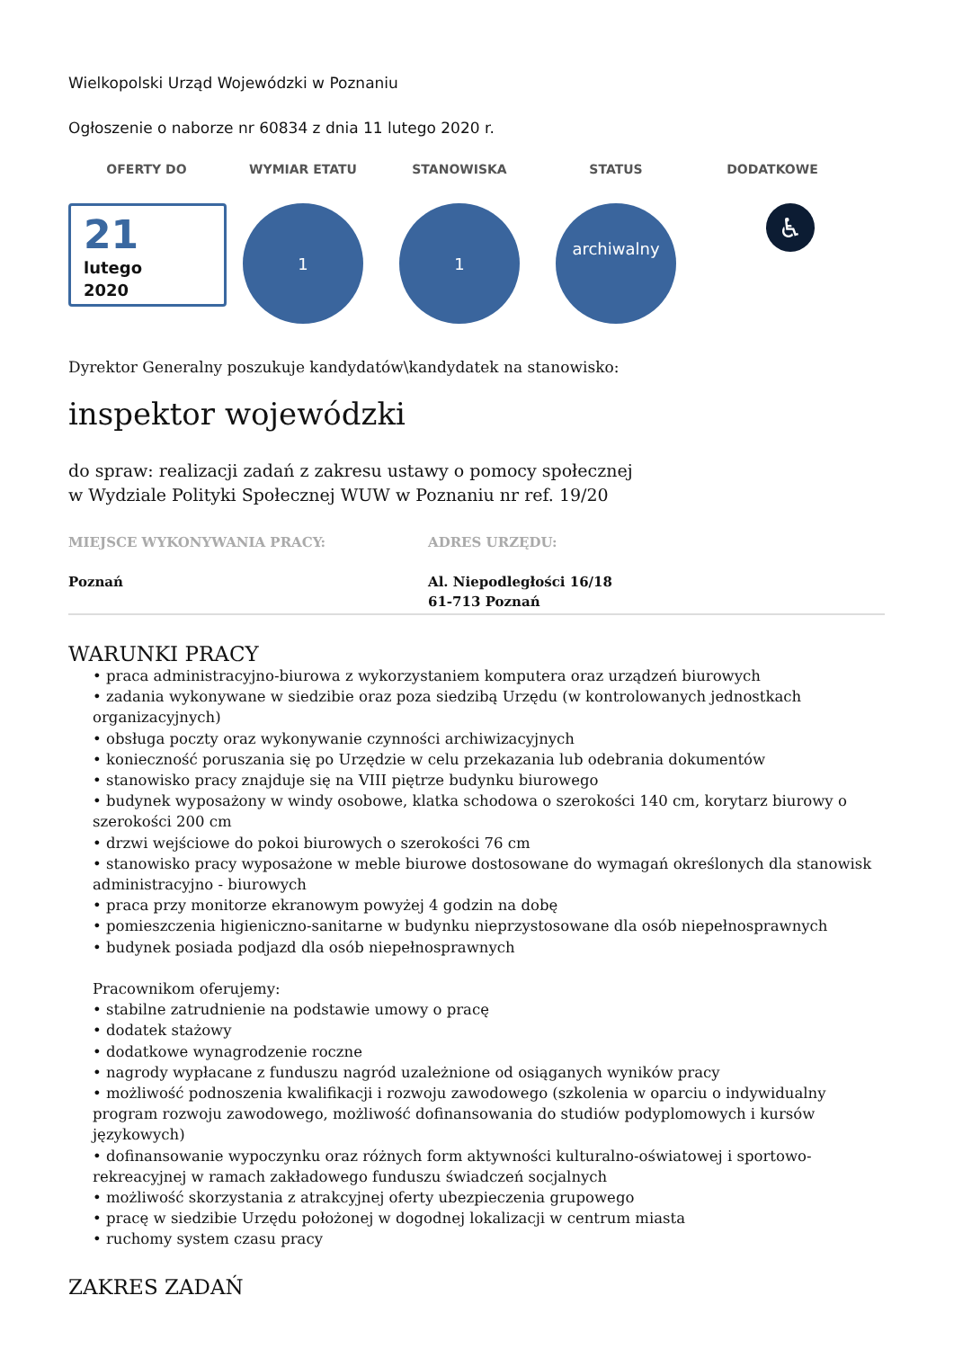Wielkopolski Urząd Wojewódzki w Poznaniu
Ogłoszenie o naborze nr 60834 z dnia 11 lutego 2020 r.
OFERTY DO WYMIAR ETATU STANOWISKA STATUS DODATKOWE
21
lutego
2020
1 1
archiwalny
♿
Dyrektor Generalny poszukuje kandydatów\kandydatek na stanowisko:
inspektor wojewódzki
do spraw: realizacji zadań z zakresu ustawy o pomocy społecznej
w Wydziale Polityki Społecznej WUW w Poznaniu nr ref. 19/20
MIEJSCE WYKONYWANIA PRACY: ADRES URZĘDU:
Poznań Al. Niepodległości 16/18
61-713 Poznań
WARUNKI PRACY
• praca administracyjno-biurowa z wykorzystaniem komputera oraz urządzeń biurowych
• zadania wykonywane w siedzibie oraz poza siedzibą Urzędu (w kontrolowanych jednostkach organizacyjnych)
• obsługa poczty oraz wykonywanie czynności archiwizacyjnych
• konieczność poruszania się po Urzędzie w celu przekazania lub odebrania dokumentów
• stanowisko pracy znajduje się na VIII piętrze budynku biurowego
• budynek wyposażony w windy osobowe, klatka schodowa o szerokości 140 cm, korytarz biurowy o szerokości 200 cm
• drzwi wejściowe do pokoi biurowych o szerokości 76 cm
• stanowisko pracy wyposażone w meble biurowe dostosowane do wymagań określonych dla stanowisk administracyjno - biurowych
• praca przy monitorze ekranowym powyżej 4 godzin na dobę
• pomieszczenia higieniczno-sanitarne w budynku nieprzystosowane dla osób niepełnosprawnych
• budynek posiada podjazd dla osób niepełnosprawnych
Pracownikom oferujemy:
• stabilne zatrudnienie na podstawie umowy o pracę
• dodatek stażowy
• dodatkowe wynagrodzenie roczne
• nagrody wypłacane z funduszu nagród uzależnione od osiąganych wyników pracy
• możliwość podnoszenia kwalifikacji i rozwoju zawodowego (szkolenia w oparciu o indywidualny program rozwoju zawodowego, możliwość dofinansowania do studiów podyplomowych i kursów językowych)
• dofinansowanie wypoczynku oraz różnych form aktywności kulturalno-oświatowej i sportowo-rekreacyjnej w ramach zakładowego funduszu świadczeń socjalnych
• możliwość skorzystania z atrakcyjnej oferty ubezpieczenia grupowego
• pracę w siedzibie Urzędu położonej w dogodnej lokalizacji w centrum miasta
• ruchomy system czasu pracy
ZAKRES ZADAŃ